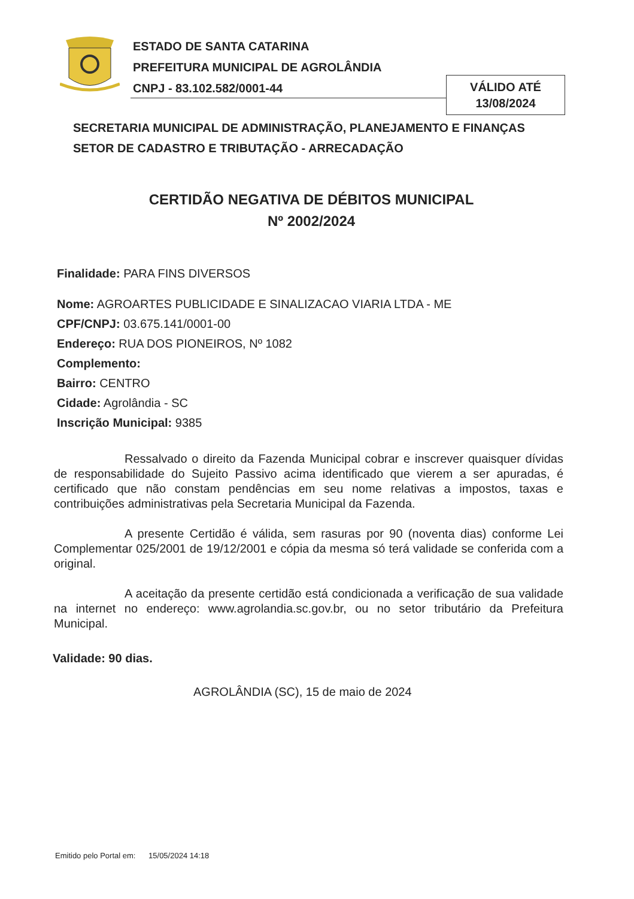ESTADO DE SANTA CATARINA
PREFEITURA MUNICIPAL DE AGROLÂNDIA
CNPJ - 83.102.582/0001-44
VÁLIDO ATÉ
13/08/2024
SECRETARIA MUNICIPAL DE ADMINISTRAÇÃO, PLANEJAMENTO E FINANÇAS
SETOR DE CADASTRO E TRIBUTAÇÃO - ARRECADAÇÃO
CERTIDÃO NEGATIVA DE DÉBITOS MUNICIPAL
Nº 2002/2024
Finalidade: PARA FINS DIVERSOS
Nome: AGROARTES PUBLICIDADE E SINALIZACAO VIARIA LTDA - ME
CPF/CNPJ: 03.675.141/0001-00
Endereço: RUA DOS PIONEIROS, Nº 1082
Complemento:
Bairro: CENTRO
Cidade: Agrolândia - SC
Inscrição Municipal: 9385
Ressalvado o direito da Fazenda Municipal cobrar e inscrever quaisquer dívidas de responsabilidade do Sujeito Passivo acima identificado que vierem a ser apuradas, é certificado que não constam pendências em seu nome relativas a impostos, taxas e contribuições administrativas pela Secretaria Municipal da Fazenda.
A presente Certidão é válida, sem rasuras por 90 (noventa dias) conforme Lei Complementar 025/2001 de 19/12/2001 e cópia da mesma só terá validade se conferida com a original.
A aceitação da presente certidão está condicionada a verificação de sua validade na internet no endereço: www.agrolandia.sc.gov.br, ou no setor tributário da Prefeitura Municipal.
Validade: 90 dias.
AGROLÂNDIA (SC), 15 de maio de 2024
Emitido pelo Portal em: 15/05/2024 14:18